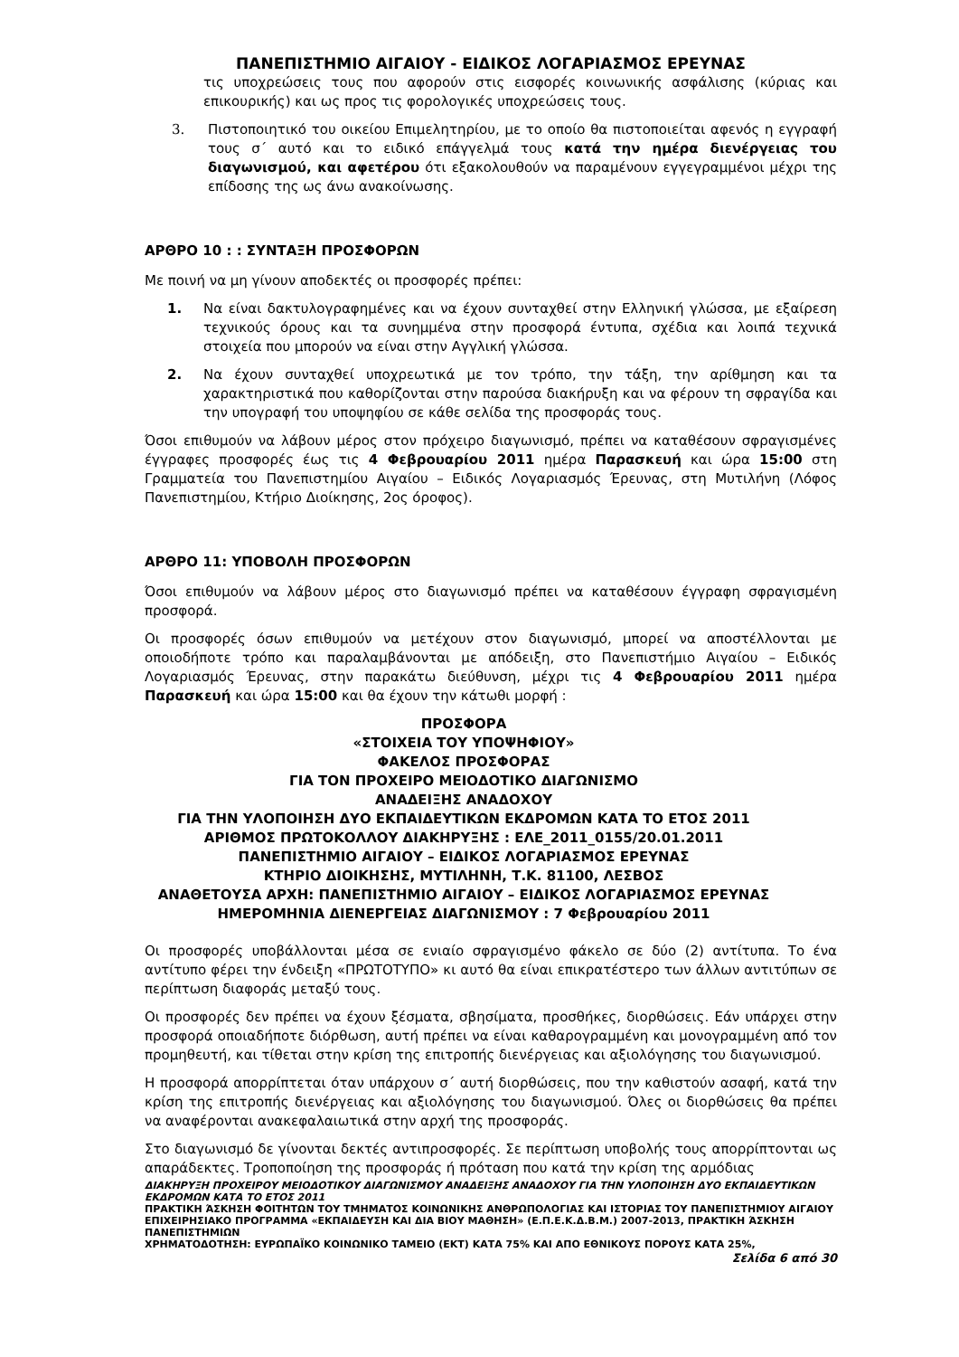ΠΑΝΕΠΙΣΤΗΜΙΟ ΑΙΓΑΙΟΥ - ΕΙΔΙΚΟΣ ΛΟΓΑΡΙΑΣΜΟΣ ΕΡΕΥΝΑΣ
τις υποχρεώσεις τους που αφορούν στις εισφορές κοινωνικής ασφάλισης (κύριας και επικουρικής) και ως προς τις φορολογικές υποχρεώσεις τους.
3. Πιστοποιητικό του οικείου Επιμελητηρίου, με το οποίο θα πιστοποιείται αφενός η εγγραφή τους σ΄ αυτό και το ειδικό επάγγελμά τους κατά την ημέρα διενέργειας του διαγωνισμού, και αφετέρου ότι εξακολουθούν να παραμένουν εγγεγραμμένοι μέχρι της επίδοσης της ως άνω ανακοίνωσης.
ΑΡΘΡΟ 10 : : ΣΥΝΤΑΞΗ ΠΡΟΣΦΟΡΩΝ
Με ποινή να μη γίνουν αποδεκτές οι προσφορές πρέπει:
1. Να είναι δακτυλογραφημένες και να έχουν συνταχθεί στην Ελληνική γλώσσα, με εξαίρεση τεχνικούς όρους και τα συνημμένα στην προσφορά έντυπα, σχέδια και λοιπά τεχνικά στοιχεία που μπορούν να είναι στην Αγγλική γλώσσα.
2. Να έχουν συνταχθεί υποχρεωτικά με τον τρόπο, την τάξη, την αρίθμηση και τα χαρακτηριστικά που καθορίζονται στην παρούσα διακήρυξη και να φέρουν τη σφραγίδα και την υπογραφή του υποψηφίου σε κάθε σελίδα της προσφοράς τους.
Όσοι επιθυμούν να λάβουν μέρος στον πρόχειρο διαγωνισμό, πρέπει να καταθέσουν σφραγισμένες έγγραφες προσφορές έως τις 4 Φεβρουαρίου 2011 ημέρα Παρασκευή και ώρα 15:00 στη Γραμματεία του Πανεπιστημίου Αιγαίου – Ειδικός Λογαριασμός Έρευνας, στη Μυτιλήνη (Λόφος Πανεπιστημίου, Κτήριο Διοίκησης, 2ος όροφος).
ΑΡΘΡΟ 11: ΥΠΟΒΟΛΗ ΠΡΟΣΦΟΡΩΝ
Όσοι επιθυμούν να λάβουν μέρος στο διαγωνισμό πρέπει να καταθέσουν έγγραφη σφραγισμένη προσφορά.
Οι προσφορές όσων επιθυμούν να μετέχουν στον διαγωνισμό, μπορεί να αποστέλλονται με οποιοδήποτε τρόπο και παραλαμβάνονται με απόδειξη, στο Πανεπιστήμιο Αιγαίου – Ειδικός Λογαριασμός Έρευνας, στην παρακάτω διεύθυνση, μέχρι τις 4 Φεβρουαρίου 2011 ημέρα Παρασκευή και ώρα 15:00 και θα έχουν την κάτωθι μορφή :
ΠΡΟΣΦΟΡΑ
«ΣΤΟΙΧΕΙΑ ΤΟΥ ΥΠΟΨΗΦΙΟΥ»
ΦΑΚΕΛΟΣ ΠΡΟΣΦΟΡΑΣ
ΓΙΑ ΤΟΝ ΠΡΟΧΕΙΡΟ ΜΕΙΟΔΟΤΙΚΟ ΔΙΑΓΩΝΙΣΜΟ
ΑΝΑΔΕΙΞΗΣ ΑΝΑΔΟΧΟΥ
ΓΙΑ ΤΗΝ ΥΛΟΠΟΙΗΣΗ ΔΥΟ ΕΚΠΑΙΔΕΥΤΙΚΩΝ ΕΚΔΡΟΜΩΝ ΚΑΤΑ ΤΟ ΕΤΟΣ 2011
ΑΡΙΘΜΟΣ ΠΡΩΤΟΚΟΛΛΟΥ ΔΙΑΚΗΡΥΞΗΣ : ΕΛΕ_2011_0155/20.01.2011
ΠΑΝΕΠΙΣΤΗΜΙΟ ΑΙΓΑΙΟΥ – ΕΙΔΙΚΟΣ ΛΟΓΑΡΙΑΣΜΟΣ ΕΡΕΥΝΑΣ
ΚΤΗΡΙΟ ΔΙΟΙΚΗΣΗΣ, ΜΥΤΙΛΗΝΗ, Τ.Κ. 81100, ΛΕΣΒΟΣ
ΑΝΑΘΕΤΟΥΣΑ ΑΡΧΗ: ΠΑΝΕΠΙΣΤΗΜΙΟ ΑΙΓΑΙΟΥ – ΕΙΔΙΚΟΣ ΛΟΓΑΡΙΑΣΜΟΣ ΕΡΕΥΝΑΣ
ΗΜΕΡΟΜΗΝΙΑ ΔΙΕΝΕΡΓΕΙΑΣ ΔΙΑΓΩΝΙΣΜΟΥ : 7 Φεβρουαρίου 2011
Οι προσφορές υποβάλλονται μέσα σε ενιαίο σφραγισμένο φάκελο σε δύο (2) αντίτυπα. Το ένα αντίτυπο φέρει την ένδειξη «ΠΡΩΤΟΤΥΠΟ» κι αυτό θα είναι επικρατέστερο των άλλων αντιτύπων σε περίπτωση διαφοράς μεταξύ τους.
Οι προσφορές δεν πρέπει να έχουν ξέσματα, σβησίματα, προσθήκες, διορθώσεις. Εάν υπάρχει στην προσφορά οποιαδήποτε διόρθωση, αυτή πρέπει να είναι καθαρογραμμένη και μονογραμμένη από τον προμηθευτή, και τίθεται στην κρίση της επιτροπής διενέργειας και αξιολόγησης του διαγωνισμού.
Η προσφορά απορρίπτεται όταν υπάρχουν σ΄ αυτή διορθώσεις, που την καθιστούν ασαφή, κατά την κρίση της επιτροπής διενέργειας και αξιολόγησης του διαγωνισμού. Όλες οι διορθώσεις θα πρέπει να αναφέρονται ανακεφαλαιωτικά στην αρχή της προσφοράς.
Στο διαγωνισμό δε γίνονται δεκτές αντιπροσφορές. Σε περίπτωση υποβολής τους απορρίπτονται ως απαράδεκτες. Τροποποίηση της προσφοράς ή πρόταση που κατά την κρίση της αρμόδιας
ΔΙΑΚΗΡΥΞΗ ΠΡΟΧΕΙΡΟΥ ΜΕΙΟΔΟΤΙΚΟΥ ΔΙΑΓΩΝΙΣΜΟΥ ΑΝΑΔΕΙΞΗΣ ΑΝΑΔΟΧΟΥ ΓΙΑ ΤΗΝ ΥΛΟΠΟΙΗΣΗ ΔΥΟ ΕΚΠΑΙΔΕΥΤΙΚΩΝ ΕΚΔΡΟΜΩΝ ΚΑΤΑ ΤΟ ΕΤΟΣ 2011
ΠΡΑΚΤΙΚΗ ΆΣΚΗΣΗ ΦΟΙΤΗΤΩΝ ΤΟΥ ΤΜΗΜΑΤΟΣ ΚΟΙΝΩΝΙΚΗΣ ΑΝΘΡΩΠΟΛΟΓΙΑΣ ΚΑΙ ΙΣΤΟΡΙΑΣ ΤΟΥ ΠΑΝΕΠΙΣΤΗΜΙΟΥ ΑΙΓΑΙΟΥ ΕΠΙΧΕΙΡΗΣΙΑΚΟ ΠΡΟΓΡΑΜΜΑ «ΕΚΠΑΙΔΕΥΣΗ ΚΑΙ ΔΙΑ ΒΙΟΥ ΜΑΘΗΣΗ» (Ε.Π.Ε.Κ.Δ.Β.Μ.) 2007-2013, ΠΡΑΚΤΙΚΗ ΆΣΚΗΣΗ ΠΑΝΕΠΙΣΤΗΜΙΩΝ
ΧΡΗΜΑΤΟΔΟΤΗΣΗ: ΕΥΡΩΠΑΪΚΟ ΚΟΙΝΩΝΙΚΟ ΤΑΜΕΙΟ (ΕΚΤ) ΚΑΤΑ 75% ΚΑΙ ΑΠΟ ΕΘΝΙΚΟΥΣ ΠΟΡΟΥΣ ΚΑΤΑ 25%,
Σελίδα 6 από 30